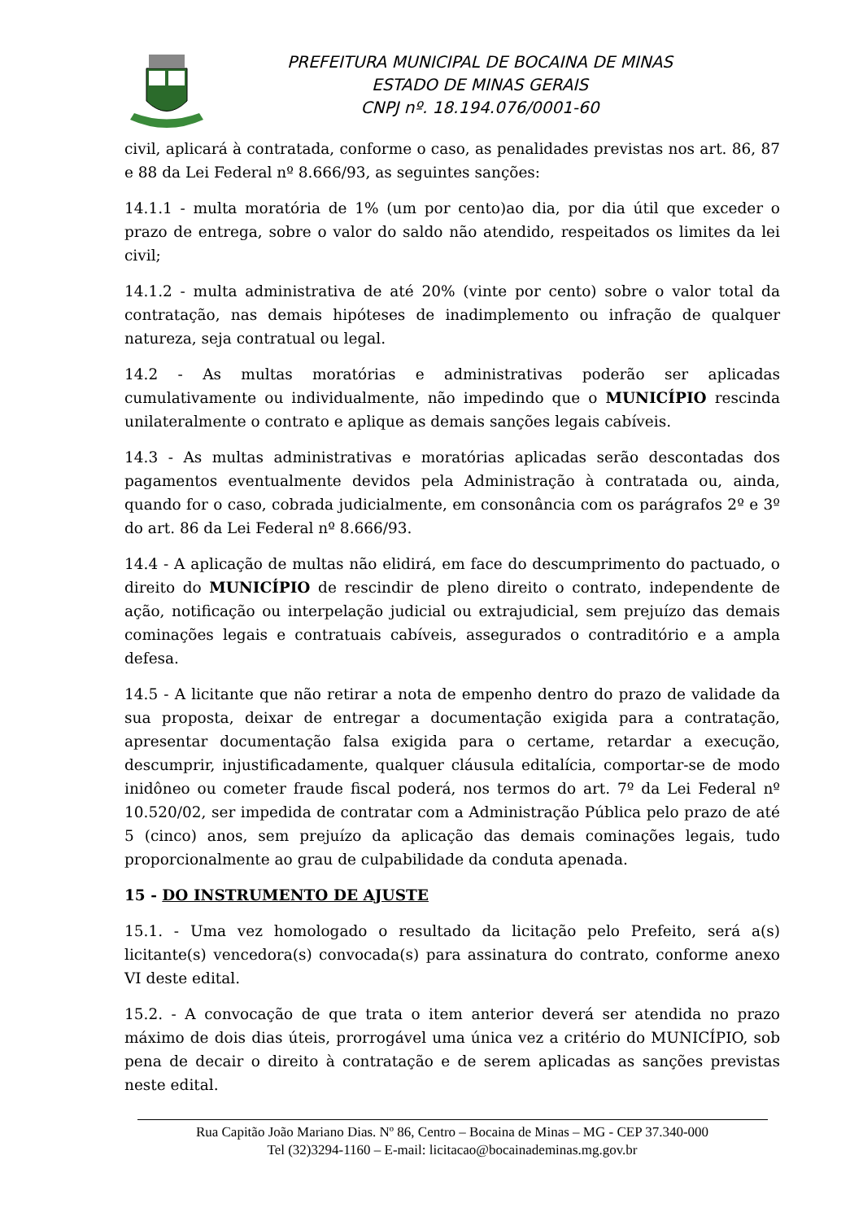PREFEITURA MUNICIPAL DE BOCAINA DE MINAS
ESTADO DE MINAS GERAIS
CNPJ nº. 18.194.076/0001-60
civil, aplicará à contratada, conforme o caso, as penalidades previstas nos art. 86, 87 e 88 da Lei Federal nº 8.666/93, as seguintes sanções:
14.1.1 - multa moratória de 1% (um por cento)ao dia, por dia útil que exceder o prazo de entrega, sobre o valor do saldo não atendido, respeitados os limites da lei civil;
14.1.2 - multa administrativa de até 20% (vinte por cento) sobre o valor total da contratação, nas demais hipóteses de inadimplemento ou infração de qualquer natureza, seja contratual ou legal.
14.2 - As multas moratórias e administrativas poderão ser aplicadas cumulativamente ou individualmente, não impedindo que o MUNICÍPIO rescinda unilateralmente o contrato e aplique as demais sanções legais cabíveis.
14.3 - As multas administrativas e moratórias aplicadas serão descontadas dos pagamentos eventualmente devidos pela Administração à contratada ou, ainda, quando for o caso, cobrada judicialmente, em consonância com os parágrafos 2º e 3º do art. 86 da Lei Federal nº 8.666/93.
14.4 - A aplicação de multas não elidirá, em face do descumprimento do pactuado, o direito do MUNICÍPIO de rescindir de pleno direito o contrato, independente de ação, notificação ou interpelação judicial ou extrajudicial, sem prejuízo das demais cominações legais e contratuais cabíveis, assegurados o contraditório e a ampla defesa.
14.5 - A licitante que não retirar a nota de empenho dentro do prazo de validade da sua proposta, deixar de entregar a documentação exigida para a contratação, apresentar documentação falsa exigida para o certame, retardar a execução, descumprir, injustificadamente, qualquer cláusula editalícia, comportar-se de modo inidôneo ou cometer fraude fiscal poderá, nos termos do art. 7º da Lei Federal nº 10.520/02, ser impedida de contratar com a Administração Pública pelo prazo de até 5 (cinco) anos, sem prejuízo da aplicação das demais cominações legais, tudo proporcionalmente ao grau de culpabilidade da conduta apenada.
15 - DO INSTRUMENTO DE AJUSTE
15.1. - Uma vez homologado o resultado da licitação pelo Prefeito, será a(s) licitante(s) vencedora(s) convocada(s) para assinatura do contrato, conforme anexo VI deste edital.
15.2. - A convocação de que trata o item anterior deverá ser atendida no prazo máximo de dois dias úteis, prorrogável uma única vez a critério do MUNICÍPIO, sob pena de decair o direito à contratação e de serem aplicadas as sanções previstas neste edital.
Rua Capitão João Mariano Dias. Nº 86, Centro – Bocaina de Minas – MG - CEP 37.340-000
Tel (32)3294-1160 – E-mail: licitacao@bocainademinas.mg.gov.br